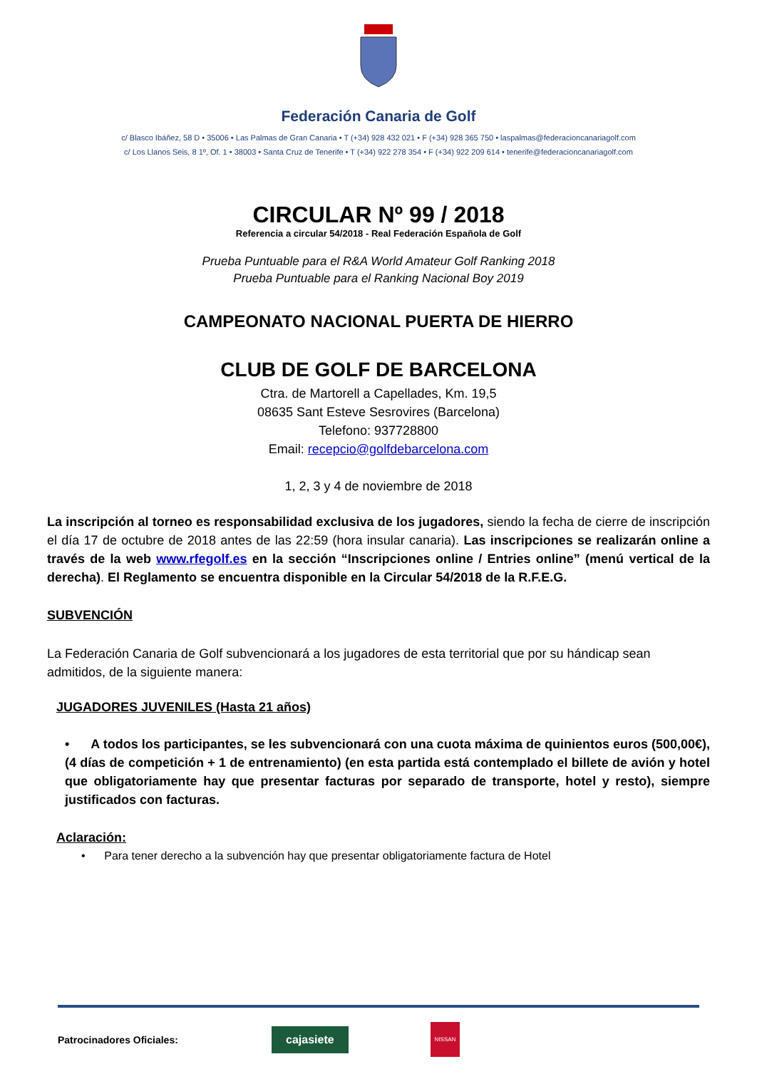Federación Canaria de Golf
c/ Blasco Ibáñez, 58 D • 35006 • Las Palmas de Gran Canaria • T (+34) 928 432 021 • F (+34) 928 365 750 • laspalmas@federacioncanariagolf.com
c/ Los Llanos Seis, 8 1º, Of. 1 • 38003 • Santa Cruz de Tenerife • T (+34) 922 278 354 • F (+34) 922 209 614 • tenerife@federacioncanariagolf.com
CIRCULAR Nº 99 / 2018
Referencia a circular 54/2018 - Real Federación Española de Golf
Prueba Puntuable para el R&A World Amateur Golf Ranking 2018
Prueba Puntuable para el Ranking Nacional Boy 2019
CAMPEONATO NACIONAL PUERTA DE HIERRO
CLUB DE GOLF DE BARCELONA
Ctra. de Martorell a Capellades, Km. 19,5
08635 Sant Esteve Sesrovires (Barcelona)
Telefono: 937728800
Email: recepcio@golfdebarcelona.com
1, 2, 3 y 4 de noviembre de 2018
La inscripción al torneo es responsabilidad exclusiva de los jugadores, siendo la fecha de cierre de inscripción el día 17 de octubre de 2018 antes de las 22:59 (hora insular canaria). Las inscripciones se realizarán online a través de la web www.rfegolf.es en la sección “Inscripciones online / Entries online” (menú vertical de la derecha). El Reglamento se encuentra disponible en la Circular 54/2018 de la R.F.E.G.
SUBVENCIÓN
La Federación Canaria de Golf subvencionará a los jugadores de esta territorial que por su hándicap sean admitidos, de la siguiente manera:
JUGADORES JUVENILES (Hasta 21 años)
• A todos los participantes, se les subvencionará con una cuota máxima de quinientos euros (500,00€), (4 días de competición + 1 de entrenamiento) (en esta partida está contemplado el billete de avión y hotel que obligatoriamente hay que presentar facturas por separado de transporte, hotel y resto), siempre justificados con facturas.
Aclaración:
• Para tener derecho a la subvención hay que presentar obligatoriamente factura de Hotel
Patrocinadores Oficiales: cajasiete NISSAN